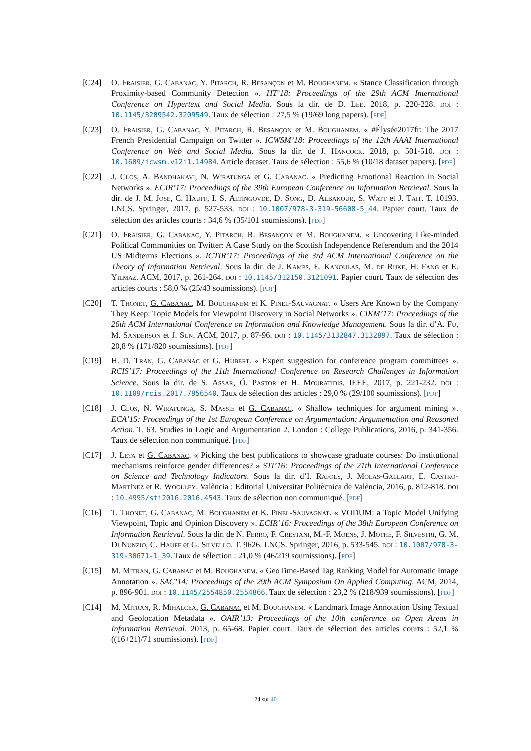[C24] O. Fraisier, G. Cabanac, Y. Pitarch, R. Besançon et M. Boughanem. « Stance Classification through Proximity-based Community Detection ». HT’18: Proceedings of the 29th ACM International Conference on Hypertext and Social Media. Sous la dir. de D. Lee. 2018, p. 220-228. doi : 10.1145/3209542.3209549. Taux de sélection : 27,5 % (19/69 long papers). [pdf]
[C23] O. Fraisier, G. Cabanac, Y. Pitarch, R. Besançon et M. Boughanem. « #Élysée2017fr: The 2017 French Presidential Campaign on Twitter ». ICWSM’18: Proceedings of the 12th AAAI International Conference on Web and Social Media. Sous la dir. de J. Hancock. 2018, p. 501-510. doi : 10.1609/icwsm.v12i1.14984. Article dataset. Taux de sélection : 55,6 % (10/18 dataset papers). [pdf]
[C22] J. Clos, A. Bandhakavi, N. Wiratunga et G. Cabanac. « Predicting Emotional Reaction in Social Networks ». ECIR’17: Proceedings of the 39th European Conference on Information Retrieval. Sous la dir. de J. M. Jose, C. Hauff, I. S. Altingovde, D. Song, D. Albakour, S. Watt et J. Tait. T. 10193. LNCS. Springer, 2017, p. 527-533. doi : 10.1007/978-3-319-56608-5_44. Papier court. Taux de sélection des articles courts : 34,6 % (35/101 soumissions). [pdf]
[C21] O. Fraisier, G. Cabanac, Y. Pitarch, R. Besançon et M. Boughanem. « Uncovering Like-minded Political Communities on Twitter: A Case Study on the Scottish Independence Referendum and the 2014 US Midterms Elections ». ICTIR’17: Proceedings of the 3rd ACM International Conference on the Theory of Information Retrieval. Sous la dir. de J. Kamps, E. Kanoulas, M. de Rijke, H. Fang et E. Yilmaz. ACM, 2017, p. 261-264. doi : 10.1145/312150.3121091. Papier court. Taux de sélection des articles courts : 58,0 % (25/43 soumissions). [pdf]
[C20] T. Thonet, G. Cabanac, M. Boughanem et K. Pinel-Sauvagnat. « Users Are Known by the Company They Keep: Topic Models for Viewpoint Discovery in Social Networks ». CIKM’17: Proceedings of the 26th ACM International Conference on Information and Knowledge Management. Sous la dir. d’A. Fu, M. Sanderson et J. Sun. ACM, 2017, p. 87-96. doi : 10.1145/3132847.3132897. Taux de sélection : 20,8 % (171/820 soumissions). [pdf]
[C19] H. D. Tran, G. Cabanac et G. Hubert. « Expert suggestion for conference program committees ». RCIS’17: Proceedings of the 11th International Conference on Research Challenges in Information Science. Sous la dir. de S. Assar, Ó. Pastor et H. Mouratidis. IEEE, 2017, p. 221-232. doi : 10.1109/rcis.2017.7956540. Taux de sélection des articles : 29,0 % (29/100 soumissions). [pdf]
[C18] J. Clos, N. Wiratunga, S. Massie et G. Cabanac. « Shallow techniques for argument mining ». ECA’15: Proceedings of the 1st European Conference on Argumentation: Argumentation and Reasoned Action. T. 63. Studies in Logic and Argumentation 2. London : College Publications, 2016, p. 341-356. Taux de sélection non communiqué. [pdf]
[C17] J. Leta et G. Cabanac. « Picking the best publications to showcase graduate courses: Do institutional mechanisms reinforce gender differences? » STI’16: Proceedings of the 21th International Conference on Science and Technology Indicators. Sous la dir. d’I. Ràfols, J. Molas-Gallart, E. Castro-Martínez et R. Woolley. València : Editorial Universitat Politècnica de València, 2016, p. 812-818. doi : 10.4995/sti2016.2016.4543. Taux de sélection non communiqué. [pdf]
[C16] T. Thonet, G. Cabanac, M. Boughanem et K. Pinel-Sauvagnat. « VODUM: a Topic Model Unifying Viewpoint, Topic and Opinion Discovery ». ECIR’16: Proceedings of the 38th European Conference on Information Retrieval. Sous la dir. de N. Ferro, F. Crestani, M.-F. Moens, J. Mothe, F. Silvestri, G. M. Di Nunzio, C. Hauff et G. Silvello. T. 9626. LNCS. Springer, 2016, p. 533-545. doi : 10.1007/978-3-319-30671-1_39. Taux de sélection : 21,0 % (46/219 soumissions). [pdf]
[C15] M. Mitran, G. Cabanac et M. Boughanem. « GeoTime-Based Tag Ranking Model for Automatic Image Annotation ». SAC’14: Proceedings of the 29th ACM Symposium On Applied Computing. ACM, 2014, p. 896-901. doi : 10.1145/2554850.2554866. Taux de sélection : 23,2 % (218/939 soumissions). [pdf]
[C14] M. Mitran, R. Mihalcea, G. Cabanac et M. Boughanem. « Landmark Image Annotation Using Textual and Geolocation Metadata ». OAIR’13: Proceedings of the 10th conference on Open Areas in Information Retrieval. 2013, p. 65-68. Papier court. Taux de sélection des articles courts : 52,1 % ((16+21)/71 soumissions). [pdf]
24 sur 40